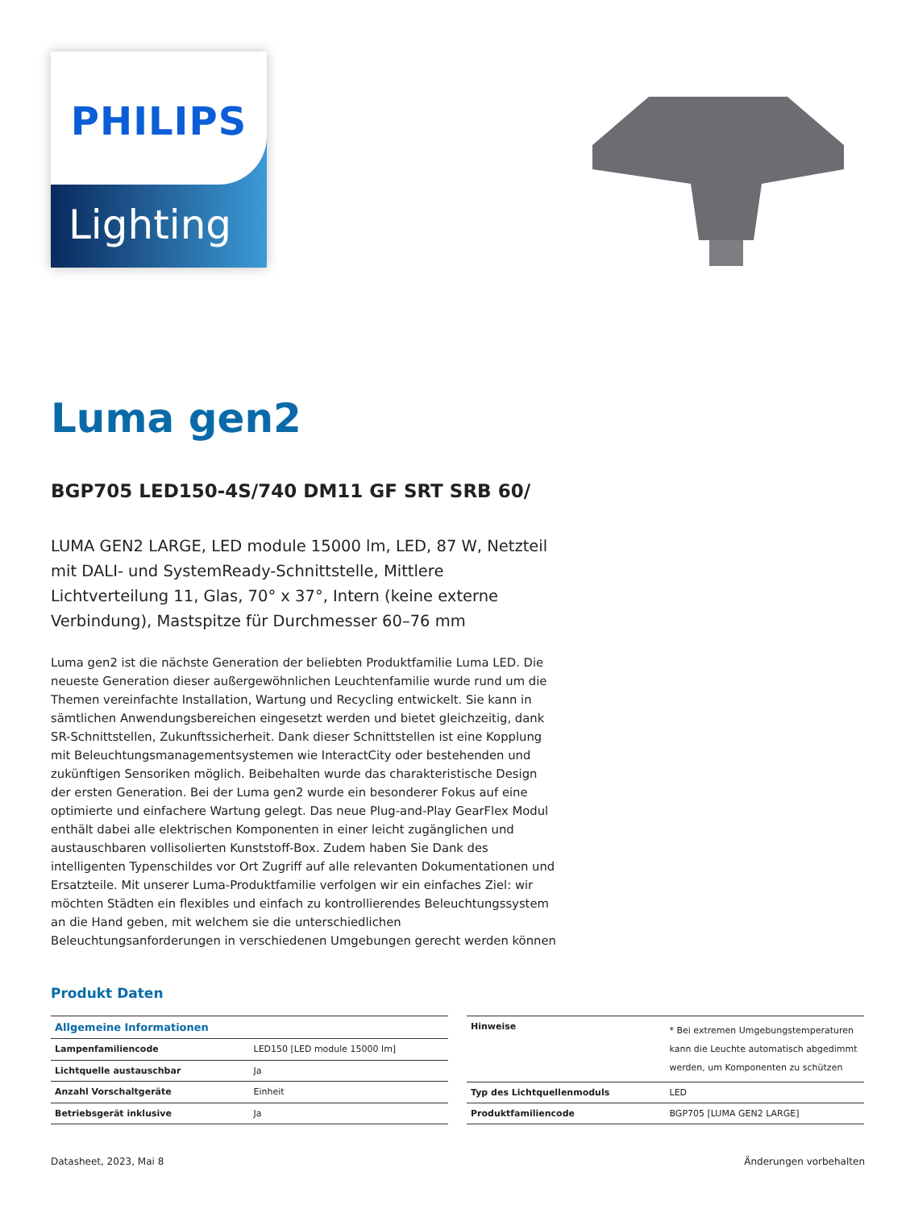PHILIPS
Lighting
Luma gen2
BGP705 LED150-4S/740 DM11 GF SRT SRB 60/
LUMA GEN2 LARGE, LED module 15000 lm, LED, 87 W, Netzteil mit DALI- und SystemReady-Schnittstelle, Mittlere Lichtverteilung 11, Glas, 70° x 37°, Intern (keine externe Verbindung), Mastspitze für Durchmesser 60–76 mm
Luma gen2 ist die nächste Generation der beliebten Produktfamilie Luma LED. Die neueste Generation dieser außergewöhnlichen Leuchtenfamilie wurde rund um die Themen vereinfachte Installation, Wartung und Recycling entwickelt. Sie kann in sämtlichen Anwendungsbereichen eingesetzt werden und bietet gleichzeitig, dank SR-Schnittstellen, Zukunftssicherheit. Dank dieser Schnittstellen ist eine Kopplung mit Beleuchtungsmanagementsystemen wie InteractCity oder bestehenden und zukünftigen Sensoriken möglich. Beibehalten wurde das charakteristische Design der ersten Generation. Bei der Luma gen2 wurde ein besonderer Fokus auf eine optimierte und einfachere Wartung gelegt. Das neue Plug-and-Play GearFlex Modul enthält dabei alle elektrischen Komponenten in einer leicht zugänglichen und austauschbaren vollisolierten Kunststoff-Box. Zudem haben Sie Dank des intelligenten Typenschildes vor Ort Zugriff auf alle relevanten Dokumentationen und Ersatzteile. Mit unserer Luma-Produktfamilie verfolgen wir ein einfaches Ziel: wir möchten Städten ein flexibles und einfach zu kontrollierendes Beleuchtungssystem an die Hand geben, mit welchem sie die unterschiedlichen Beleuchtungsanforderungen in verschiedenen Umgebungen gerecht werden können
Produkt Daten
| Allgemeine Informationen | |
| --- | --- |
| Lampenfamiliencode | LED150 [LED module 15000 lm] |
| Lichtquelle austauschbar | Ja |
| Anzahl Vorschaltgeräte | Einheit |
| Betriebsgerät inklusive | Ja |
| Hinweise | * Bei extremen Umgebungstemperaturen kann die Leuchte automatisch abgedimmt werden, um Komponenten zu schützen |
| Typ des Lichtquellenmoduls | LED |
| Produktfamiliencode | BGP705 [LUMA GEN2 LARGE] |
Datasheet, 2023, Mai 8 Änderungen vorbehalten